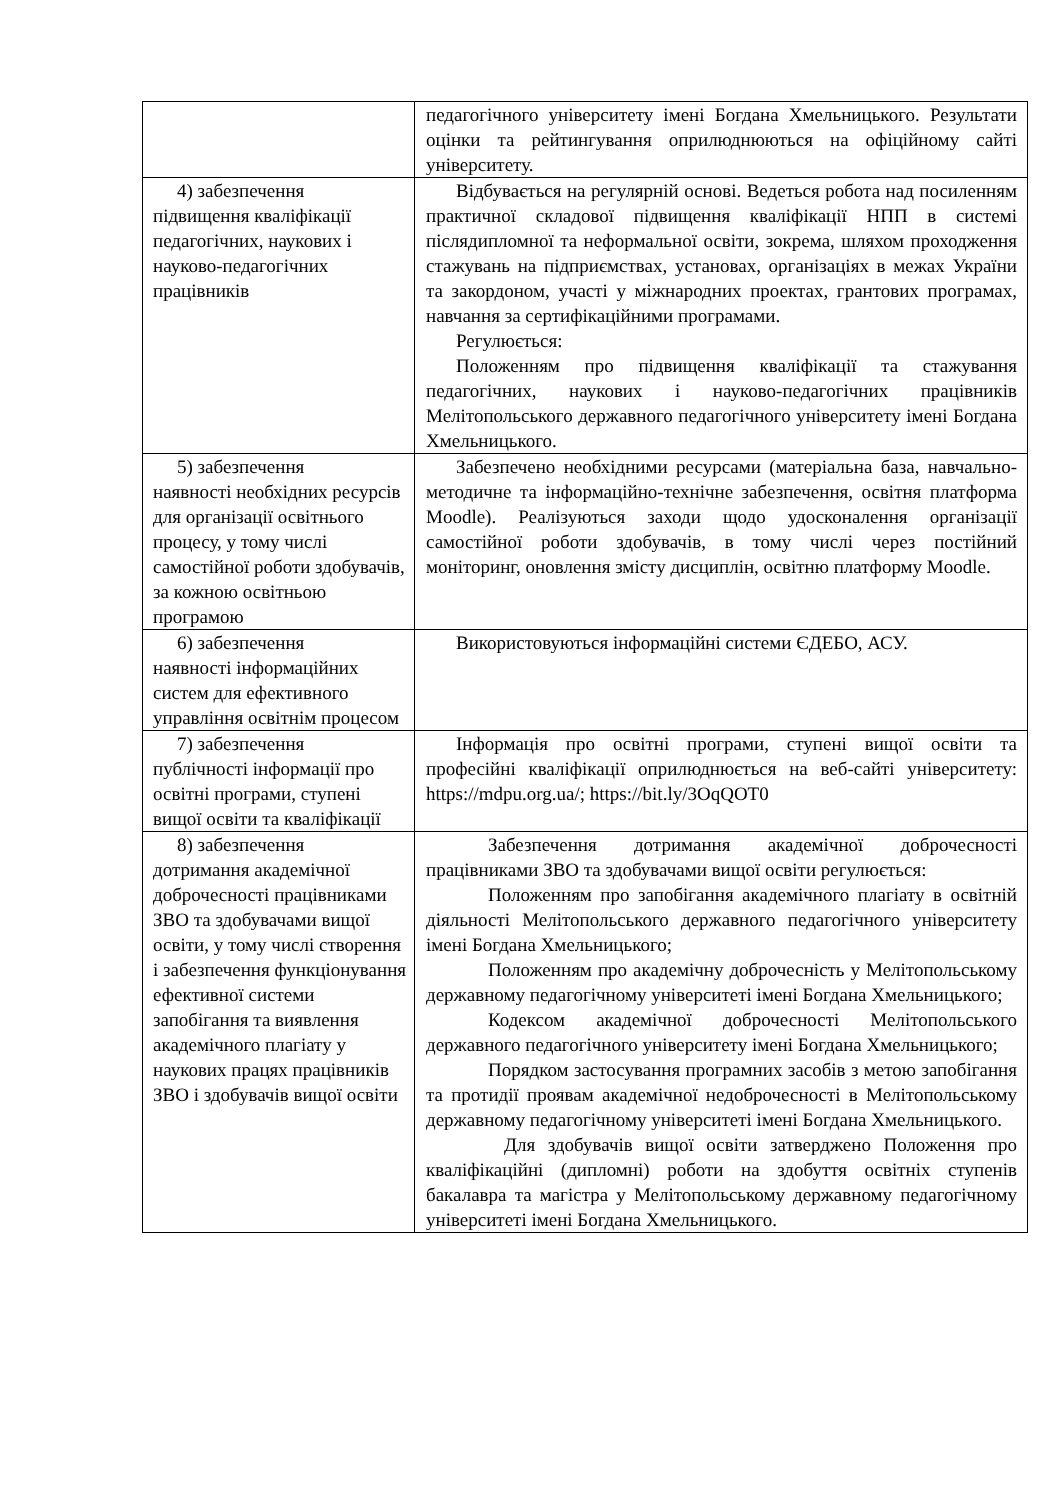| | педагогічного університету імені Богдана Хмельницького. Результати оцінки та рейтингування оприлюднюються на офіційному сайті університету. |
| 4) забезпечення підвищення кваліфікації педагогічних, наукових і науково-педагогічних працівників | Відбувається на регулярній основі. Ведеться робота над посиленням практичної складової підвищення кваліфікації НПП в системі післядипломної та неформальної освіти, зокрема, шляхом проходження стажувань на підприємствах, установах, організаціях в межах України та закордоном, участі у міжнародних проектах, грантових програмах, навчання за сертифікаційними програмами. Регулюється: Положенням про підвищення кваліфікації та стажування педагогічних, наукових і науково-педагогічних працівників Мелітопольського державного педагогічного університету імені Богдана Хмельницького. |
| 5) забезпечення наявності необхідних ресурсів для організації освітнього процесу, у тому числі самостійної роботи здобувачів, за кожною освітньою програмою | Забезпечено необхідними ресурсами (матеріальна база, навчально-методичне та інформаційно-технічне забезпечення, освітня платформа Moodle). Реалізуються заходи щодо удосконалення організації самостійної роботи здобувачів, в тому числі через постійний моніторинг, оновлення змісту дисциплін, освітню платформу Moodle. |
| 6) забезпечення наявності інформаційних систем для ефективного управління освітнім процесом | Використовуються інформаційні системи ЄДЕБО, АСУ. |
| 7) забезпечення публічності інформації про освітні програми, ступені вищої освіти та кваліфікації | Інформація про освітні програми, ступені вищої освіти та професійні кваліфікації оприлюднюється на веб-сайті університету: https://mdpu.org.ua/ ; https://bit.ly/3OqQOT0 |
| 8) забезпечення дотримання академічної доброчесності працівниками ЗВО та здобувачами вищої освіти, у тому числі створення і забезпечення функціонування ефективної системи запобігання та виявлення академічного плагіату у наукових працях працівників ЗВО і здобувачів вищої освіти | Забезпечення дотримання академічної доброчесності працівниками ЗВО та здобувачами вищої освіти регулюється: Положенням про запобігання академічного плагіату в освітній діяльності Мелітопольського державного педагогічного університету імені Богдана Хмельницького; Положенням про академічну доброчесність у Мелітопольському державному педагогічному університеті імені Богдана Хмельницького; Кодексом академічної доброчесності Мелітопольського державного педагогічного університету імені Богдана Хмельницького; Порядком застосування програмних засобів з метою запобігання та протидії проявам академічної недоброчесності в Мелітопольському державному педагогічному університеті імені Богдана Хмельницького. Для здобувачів вищої освіти затверджено Положення про кваліфікаційні (дипломні) роботи на здобуття освітніх ступенів бакалавра та магістра у Мелітопольському державному педагогічному університеті імені Богдана Хмельницького. |